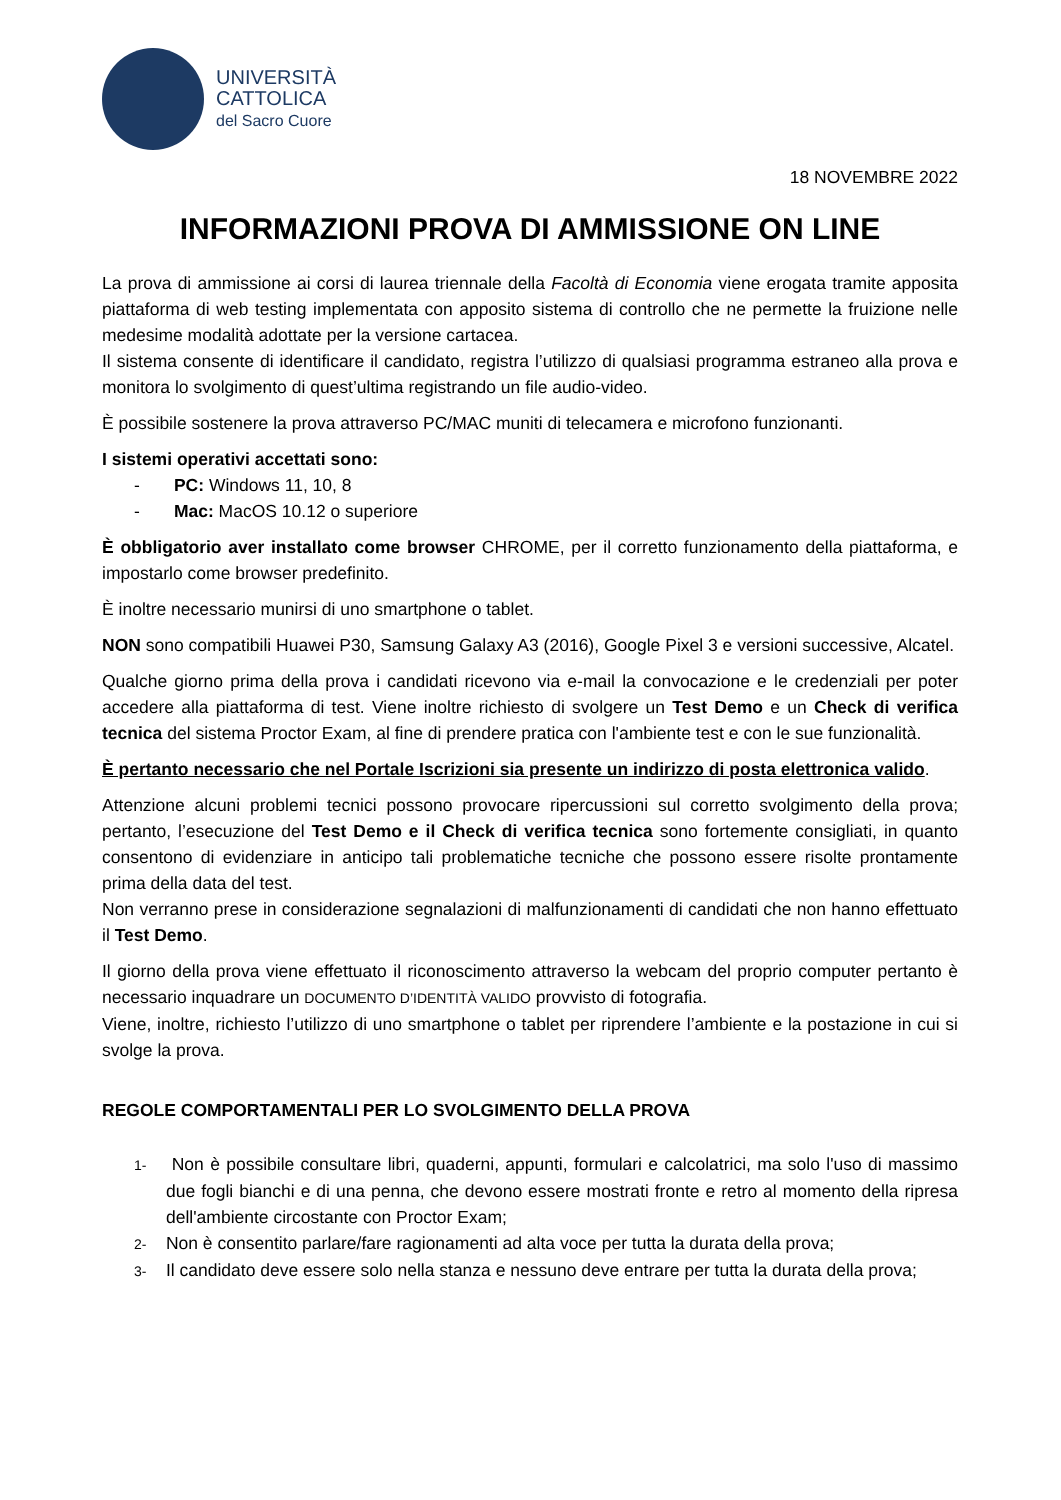UNIVERSITÀ
CATTOLICA
del Sacro Cuore
18 NOVEMBRE 2022
INFORMAZIONI PROVA DI AMMISSIONE ON LINE
La prova di ammissione ai corsi di laurea triennale della Facoltà di Economia viene erogata tramite apposita piattaforma di web testing implementata con apposito sistema di controllo che ne permette la fruizione nelle medesime modalità adottate per la versione cartacea.
Il sistema consente di identificare il candidato, registra l’utilizzo di qualsiasi programma estraneo alla prova e monitora lo svolgimento di quest’ultima registrando un file audio-video.
È possibile sostenere la prova attraverso PC/MAC muniti di telecamera e microfono funzionanti.
I sistemi operativi accettati sono:
- PC: Windows 11, 10, 8
- Mac: MacOS 10.12 o superiore
È obbligatorio aver installato come browser CHROME, per il corretto funzionamento della piattaforma, e impostarlo come browser predefinito.
È inoltre necessario munirsi di uno smartphone o tablet.
NON sono compatibili Huawei P30, Samsung Galaxy A3 (2016), Google Pixel 3 e versioni successive, Alcatel.
Qualche giorno prima della prova i candidati ricevono via e-mail la convocazione e le credenziali per poter accedere alla piattaforma di test. Viene inoltre richiesto di svolgere un Test Demo e un Check di verifica tecnica del sistema Proctor Exam, al fine di prendere pratica con l'ambiente test e con le sue funzionalità.
È pertanto necessario che nel Portale Iscrizioni sia presente un indirizzo di posta elettronica valido.
Attenzione alcuni problemi tecnici possono provocare ripercussioni sul corretto svolgimento della prova; pertanto, l’esecuzione del Test Demo e il Check di verifica tecnica sono fortemente consigliati, in quanto consentono di evidenziare in anticipo tali problematiche tecniche che possono essere risolte prontamente prima della data del test.
Non verranno prese in considerazione segnalazioni di malfunzionamenti di candidati che non hanno effettuato il Test Demo.
Il giorno della prova viene effettuato il riconoscimento attraverso la webcam del proprio computer pertanto è necessario inquadrare un DOCUMENTO D’IDENTITÀ VALIDO provvisto di fotografia.
Viene, inoltre, richiesto l’utilizzo di uno smartphone o tablet per riprendere l’ambiente e la postazione in cui si svolge la prova.
REGOLE COMPORTAMENTALI PER LO SVOLGIMENTO DELLA PROVA
1- Non è possibile consultare libri, quaderni, appunti, formulari e calcolatrici, ma solo l'uso di massimo due fogli bianchi e di una penna, che devono essere mostrati fronte e retro al momento della ripresa dell'ambiente circostante con Proctor Exam;
2- Non è consentito parlare/fare ragionamenti ad alta voce per tutta la durata della prova;
3- Il candidato deve essere solo nella stanza e nessuno deve entrare per tutta la durata della prova;